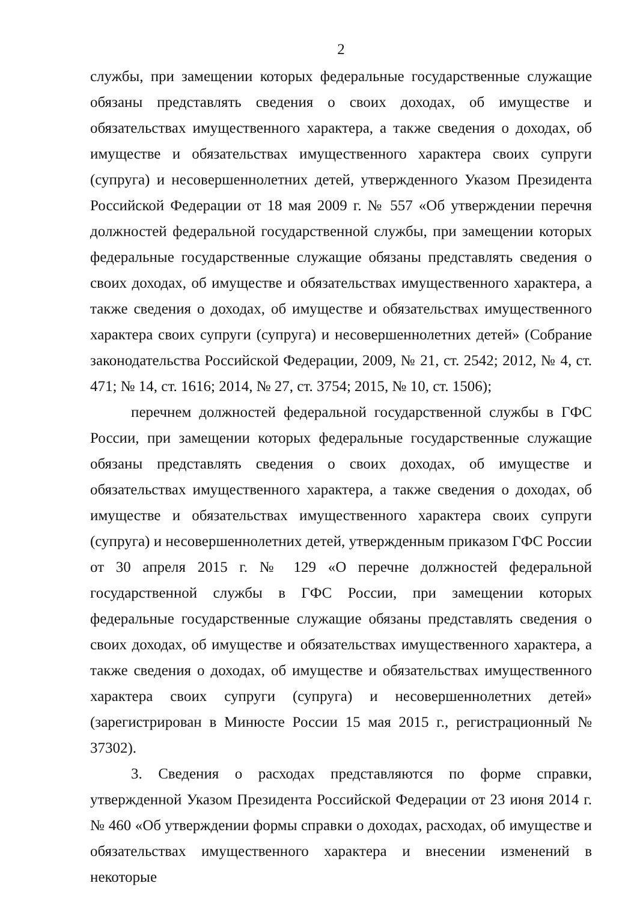2
службы, при замещении которых федеральные государственные служащие обязаны представлять сведения о своих доходах, об имуществе и обязательствах имущественного характера, а также сведения о доходах, об имуществе и обязательствах имущественного характера своих супруги (супруга) и несовершеннолетних детей, утвержденного Указом Президента Российской Федерации от 18 мая 2009 г. № 557 «Об утверждении перечня должностей федеральной государственной службы, при замещении которых федеральные государственные служащие обязаны представлять сведения о своих доходах, об имуществе и обязательствах имущественного характера, а также сведения о доходах, об имуществе и обязательствах имущественного характера своих супруги (супруга) и несовершеннолетних детей» (Собрание законодательства Российской Федерации, 2009, № 21, ст. 2542; 2012, № 4, ст. 471; № 14, ст. 1616; 2014, № 27, ст. 3754; 2015, № 10, ст. 1506);
перечнем должностей федеральной государственной службы в ГФС России, при замещении которых федеральные государственные служащие обязаны представлять сведения о своих доходах, об имуществе и обязательствах имущественного характера, а также сведения о доходах, об имуществе и обязательствах имущественного характера своих супруги (супруга) и несовершеннолетних детей, утвержденным приказом ГФС России от 30 апреля 2015 г. № 129 «О перечне должностей федеральной государственной службы в ГФС России, при замещении которых федеральные государственные служащие обязаны представлять сведения о своих доходах, об имуществе и обязательствах имущественного характера, а также сведения о доходах, об имуществе и обязательствах имущественного характера своих супруги (супруга) и несовершеннолетних детей» (зарегистрирован в Минюсте России 15 мая 2015 г., регистрационный № 37302).
3. Сведения о расходах представляются по форме справки, утвержденной Указом Президента Российской Федерации от 23 июня 2014 г. № 460 «Об утверждении формы справки о доходах, расходах, об имуществе и обязательствах имущественного характера и внесении изменений в некоторые